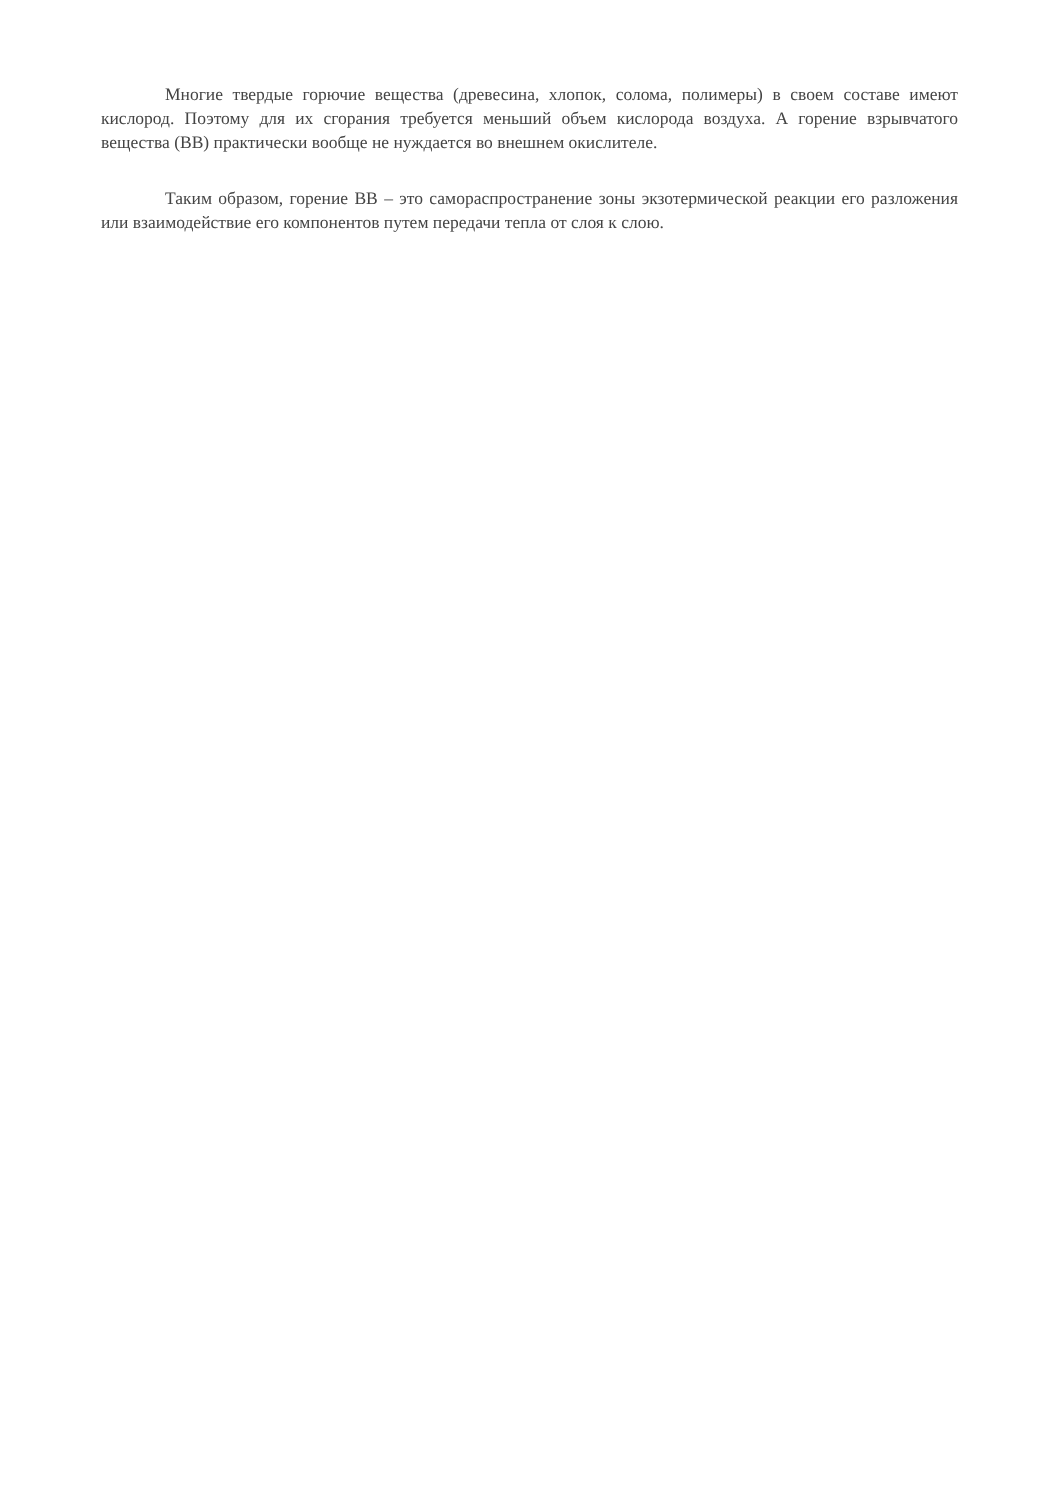Многие твердые горючие вещества (древесина, хлопок, солома, полимеры) в своем составе имеют кислород. Поэтому для их сгорания требуется меньший объем кислорода воздуха. А горение взрывчатого вещества (ВВ) практически вообще не нуждается во внешнем окислителе.
Таким образом, горение ВВ – это самораспространение зоны экзотермической реакции его разложения или взаимодействие его компонентов путем передачи тепла от слоя к слою.